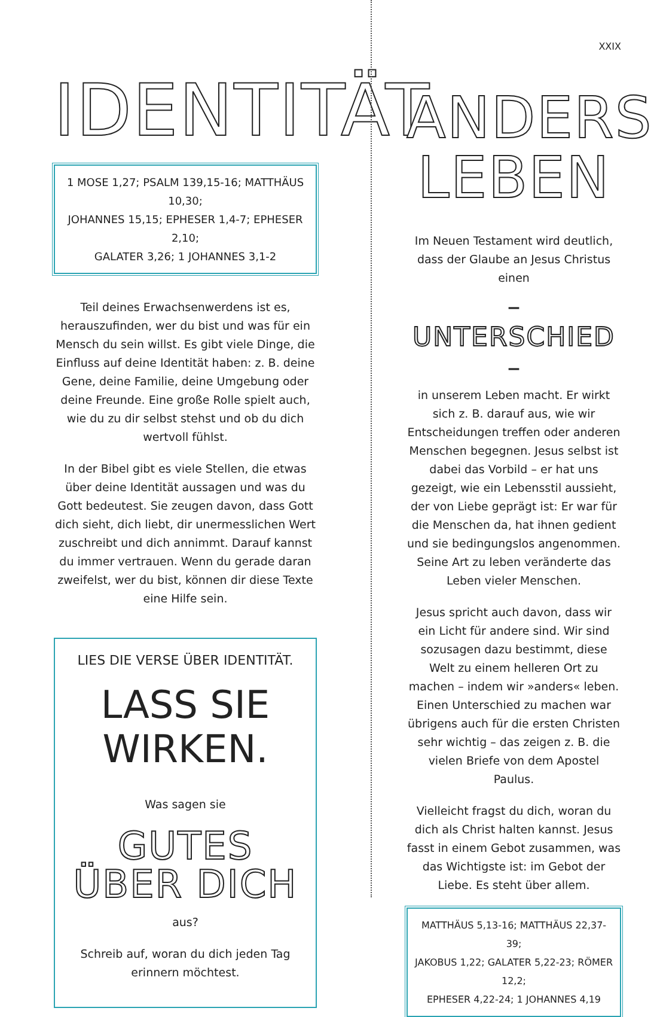IDENTITÄT
1 MOSE 1,27; PSALM 139,15-16; MATTHÄUS 10,30;
JOHANNES 15,15; EPHESER 1,4-7; EPHESER 2,10;
GALATER 3,26; 1 JOHANNES 3,1-2
Teil deines Erwachsenwerdens ist es, herauszufinden, wer du bist und was für ein Mensch du sein willst. Es gibt viele Dinge, die Einfluss auf deine Identität haben: z. B. deine Gene, deine Familie, deine Umgebung oder deine Freunde. Eine große Rolle spielt auch, wie du zu dir selbst stehst und ob du dich wertvoll fühlst.
In der Bibel gibt es viele Stellen, die etwas über deine Identität aussagen und was du Gott bedeutest. Sie zeugen davon, dass Gott dich sieht, dich liebt, dir unermesslichen Wert zuschreibt und dich annimmt. Darauf kannst du immer vertrauen. Wenn du gerade daran zweifelst, wer du bist, können dir diese Texte eine Hilfe sein.
LIES DIE VERSE ÜBER IDENTITÄT.
LASS SIE WIRKEN.
Was sagen sie
GUTES ÜBER DICH
aus?
Schreib auf, woran du dich jeden Tag erinnern möchtest.
XXIX
ANDERS
LEBEN
Im Neuen Testament wird deutlich, dass der Glaube an Jesus Christus einen
– UNTERSCHIED –
in unserem Leben macht. Er wirkt sich z. B. darauf aus, wie wir Entscheidungen treffen oder anderen Menschen begegnen. Jesus selbst ist dabei das Vorbild – er hat uns gezeigt, wie ein Lebensstil aussieht, der von Liebe geprägt ist: Er war für die Menschen da, hat ihnen gedient und sie bedingungslos angenommen. Seine Art zu leben veränderte das Leben vieler Menschen.
Jesus spricht auch davon, dass wir ein Licht für andere sind. Wir sind sozusagen dazu bestimmt, diese Welt zu einem helleren Ort zu machen – indem wir »anders« leben. Einen Unterschied zu machen war übrigens auch für die ersten Christen sehr wichtig – das zeigen z. B. die vielen Briefe von dem Apostel Paulus.
Vielleicht fragst du dich, woran du dich als Christ halten kannst. Jesus fasst in einem Gebot zusammen, was das Wichtigste ist: im Gebot der Liebe. Es steht über allem.
MATTHÄUS 5,13-16; MATTHÄUS 22,37-39;
JAKOBUS 1,22; GALATER 5,22-23; RÖMER 12,2;
EPHESER 4,22-24; 1 JOHANNES 4,19